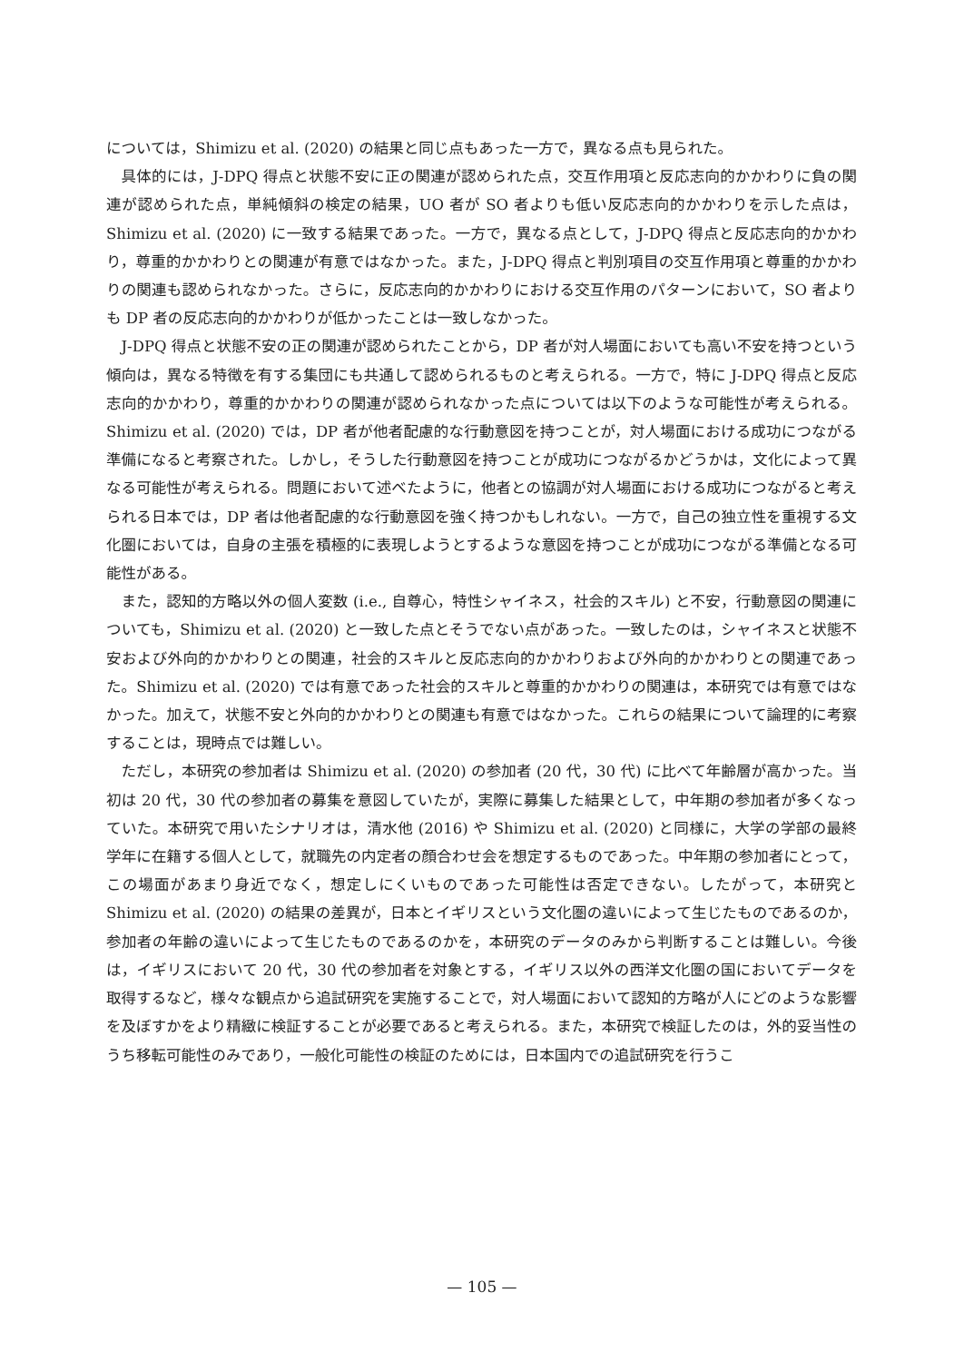については，Shimizu et al. (2020) の結果と同じ点もあった一方で，異なる点も見られた。
具体的には，J-DPQ 得点と状態不安に正の関連が認められた点，交互作用項と反応志向的かかわりに負の関連が認められた点，単純傾斜の検定の結果，UO 者が SO 者よりも低い反応志向的かかわりを示した点は，Shimizu et al. (2020) に一致する結果であった。一方で，異なる点として，J-DPQ 得点と反応志向的かかわり，尊重的かかわりとの関連が有意ではなかった。また，J-DPQ 得点と判別項目の交互作用項と尊重的かかわりの関連も認められなかった。さらに，反応志向的かかわりにおける交互作用のパターンにおいて，SO 者よりも DP 者の反応志向的かかわりが低かったことは一致しなかった。
J-DPQ 得点と状態不安の正の関連が認められたことから，DP 者が対人場面においても高い不安を持つという傾向は，異なる特徴を有する集団にも共通して認められるものと考えられる。一方で，特に J-DPQ 得点と反応志向的かかわり，尊重的かかわりの関連が認められなかった点については以下のような可能性が考えられる。Shimizu et al. (2020) では，DP 者が他者配慮的な行動意図を持つことが，対人場面における成功につながる準備になると考察された。しかし，そうした行動意図を持つことが成功につながるかどうかは，文化によって異なる可能性が考えられる。問題において述べたように，他者との協調が対人場面における成功につながると考えられる日本では，DP 者は他者配慮的な行動意図を強く持つかもしれない。一方で，自己の独立性を重視する文化圏においては，自身の主張を積極的に表現しようとするような意図を持つことが成功につながる準備となる可能性がある。
また，認知的方略以外の個人変数 (i.e., 自尊心，特性シャイネス，社会的スキル) と不安，行動意図の関連についても，Shimizu et al. (2020) と一致した点とそうでない点があった。一致したのは，シャイネスと状態不安および外向的かかわりとの関連，社会的スキルと反応志向的かかわりおよび外向的かかわりとの関連であった。Shimizu et al. (2020) では有意であった社会的スキルと尊重的かかわりの関連は，本研究では有意ではなかった。加えて，状態不安と外向的かかわりとの関連も有意ではなかった。これらの結果について論理的に考察することは，現時点では難しい。
ただし，本研究の参加者は Shimizu et al. (2020) の参加者 (20 代，30 代) に比べて年齢層が高かった。当初は 20 代，30 代の参加者の募集を意図していたが，実際に募集した結果として，中年期の参加者が多くなっていた。本研究で用いたシナリオは，清水他 (2016) や Shimizu et al. (2020) と同様に，大学の学部の最終学年に在籍する個人として，就職先の内定者の顔合わせ会を想定するものであった。中年期の参加者にとって，この場面があまり身近でなく，想定しにくいものであった可能性は否定できない。したがって，本研究と Shimizu et al. (2020) の結果の差異が，日本とイギリスという文化圏の違いによって生じたものであるのか，参加者の年齢の違いによって生じたものであるのかを，本研究のデータのみから判断することは難しい。今後は，イギリスにおいて 20 代，30 代の参加者を対象とする，イギリス以外の西洋文化圏の国においてデータを取得するなど，様々な観点から追試研究を実施することで，対人場面において認知的方略が人にどのような影響を及ぼすかをより精緻に検証することが必要であると考えられる。また，本研究で検証したのは，外的妥当性のうち移転可能性のみであり，一般化可能性の検証のためには，日本国内での追試研究を行うこ
— 105 —